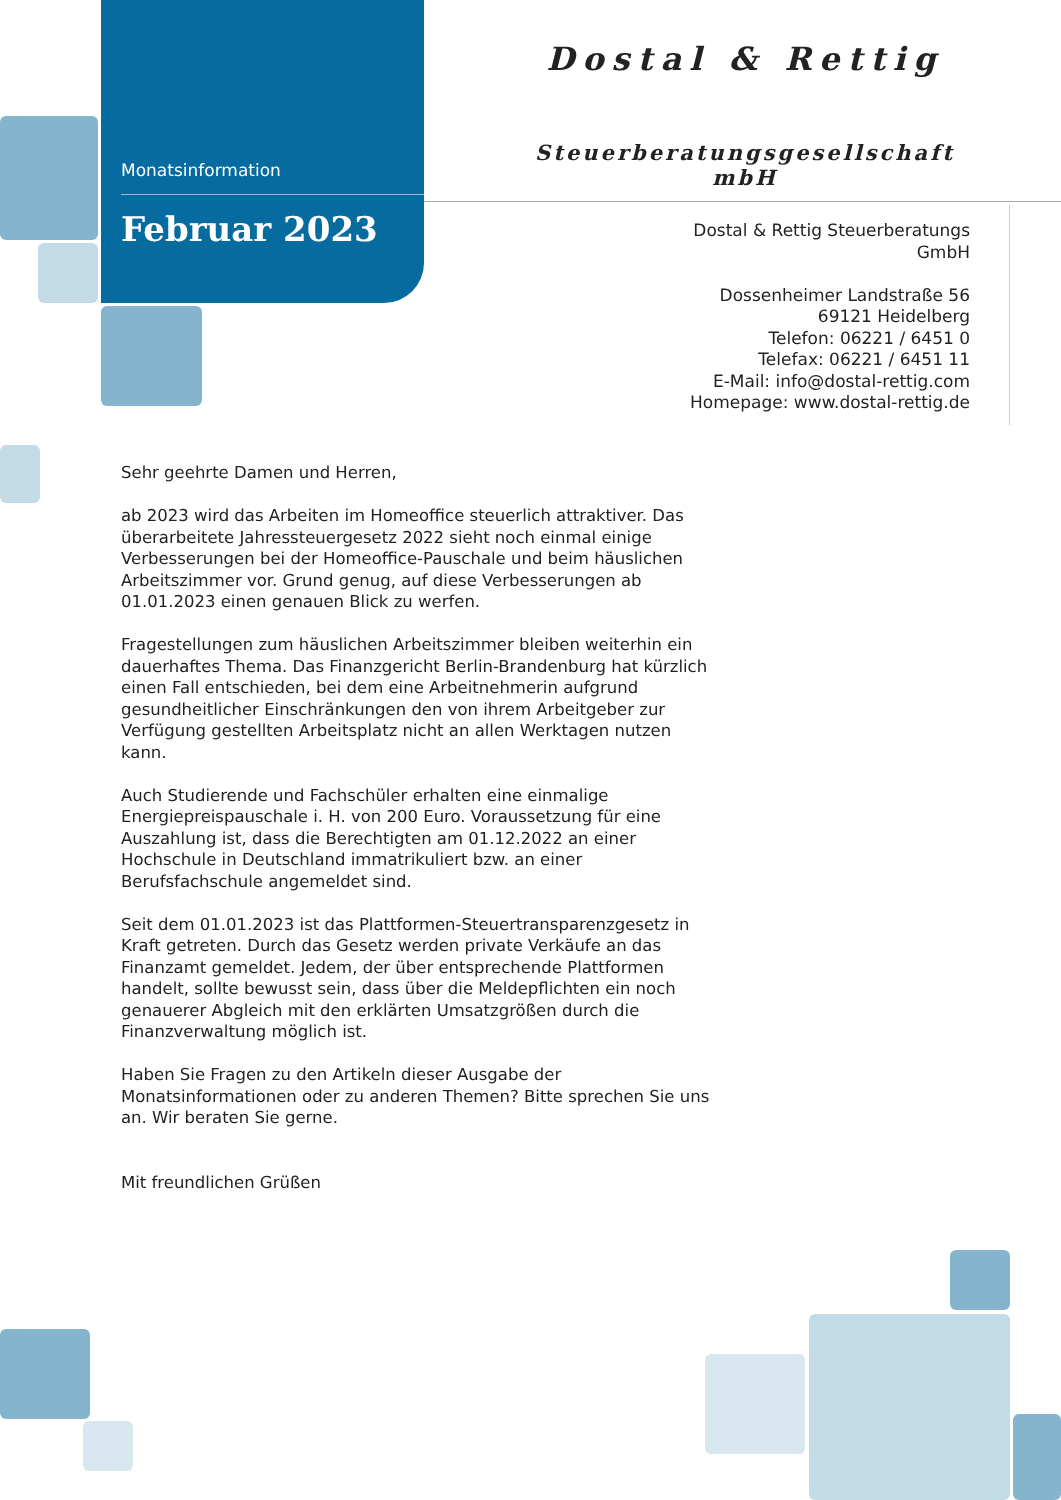Monatsinformation
Februar 2023
Dostal & Rettig
Steuerberatungsgesellschaft mbH
Dostal & Rettig Steuerberatungs GmbH
Dossenheimer Landstraße 56
69121 Heidelberg
Telefon: 06221 / 6451 0
Telefax: 06221 / 6451 11
E-Mail: info@dostal-rettig.com
Homepage: www.dostal-rettig.de
Sehr geehrte Damen und Herren,
ab 2023 wird das Arbeiten im Homeoffice steuerlich attraktiver. Das überarbeitete Jahressteuergesetz 2022 sieht noch einmal einige Verbesserungen bei der Homeoffice-Pauschale und beim häuslichen Arbeitszimmer vor. Grund genug, auf diese Verbesserungen ab 01.01.2023 einen genauen Blick zu werfen.
Fragestellungen zum häuslichen Arbeitszimmer bleiben weiterhin ein dauerhaftes Thema. Das Finanzgericht Berlin-Brandenburg hat kürzlich einen Fall entschieden, bei dem eine Arbeitnehmerin aufgrund gesundheitlicher Einschränkungen den von ihrem Arbeitgeber zur Verfügung gestellten Arbeitsplatz nicht an allen Werktagen nutzen kann.
Auch Studierende und Fachschüler erhalten eine einmalige Energiepreispauschale i. H. von 200 Euro. Voraussetzung für eine Auszahlung ist, dass die Berechtigten am 01.12.2022 an einer Hochschule in Deutschland immatrikuliert bzw. an einer Berufsfachschule angemeldet sind.
Seit dem 01.01.2023 ist das Plattformen-Steuertransparenzgesetz in Kraft getreten. Durch das Gesetz werden private Verkäufe an das Finanzamt gemeldet. Jedem, der über entsprechende Plattformen handelt, sollte bewusst sein, dass über die Meldepflichten ein noch genauerer Abgleich mit den erklärten Umsatzgrößen durch die Finanzverwaltung möglich ist.
Haben Sie Fragen zu den Artikeln dieser Ausgabe der Monatsinformationen oder zu anderen Themen? Bitte sprechen Sie uns an. Wir beraten Sie gerne.
Mit freundlichen Grüßen